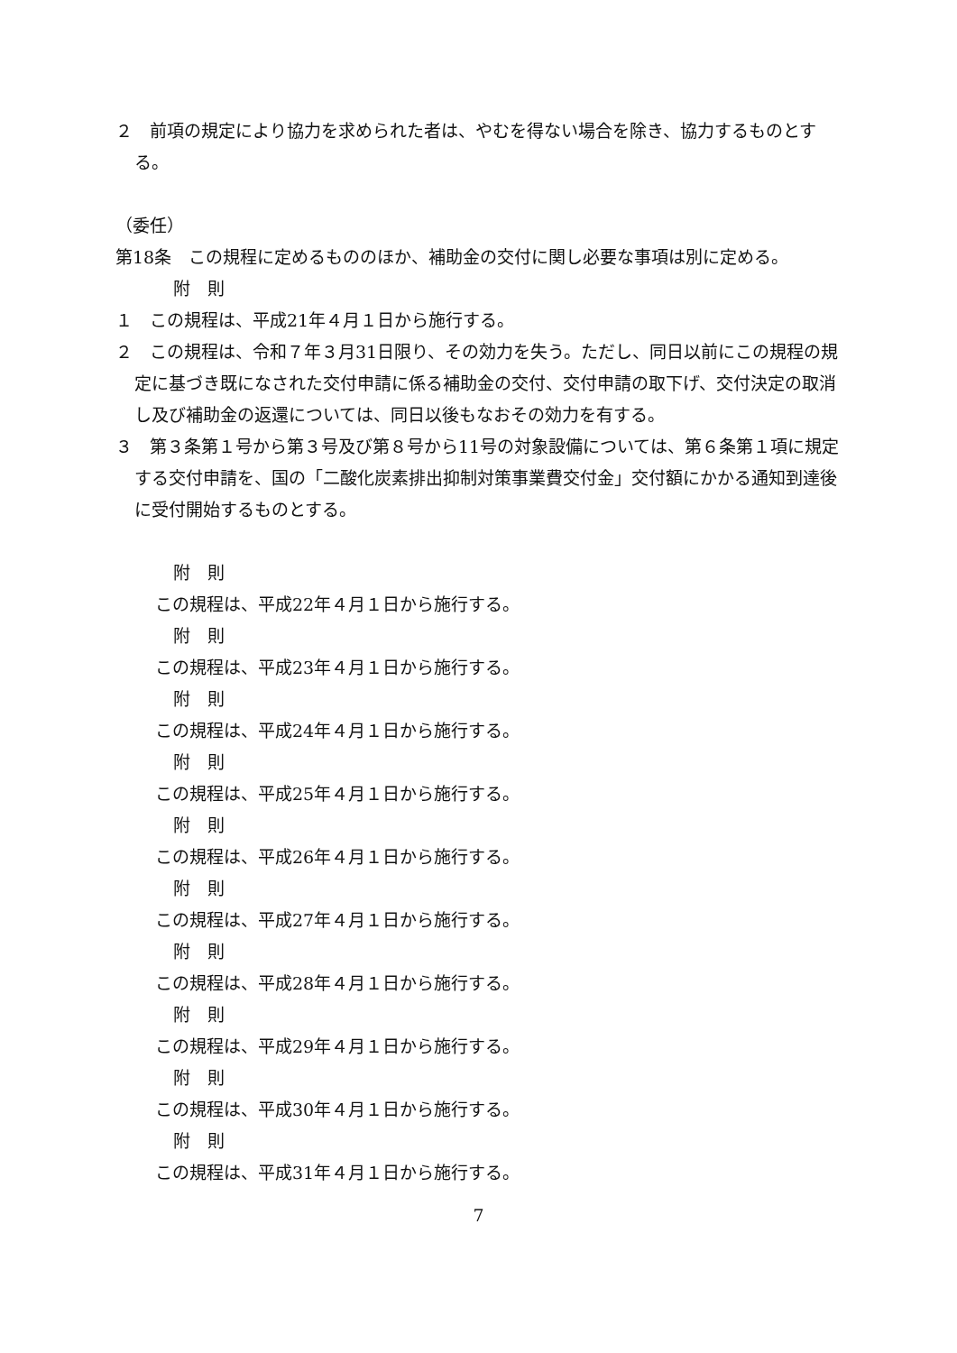２　前項の規定により協力を求められた者は、やむを得ない場合を除き、協力するものとする。
（委任）
第18条　この規程に定めるもののほか、補助金の交付に関し必要な事項は別に定める。
附　則
１　この規程は、平成21年４月１日から施行する。
２　この規程は、令和７年３月31日限り、その効力を失う。ただし、同日以前にこの規程の規定に基づき既になされた交付申請に係る補助金の交付、交付申請の取下げ、交付決定の取消し及び補助金の返還については、同日以後もなおその効力を有する。
３　第３条第１号から第３号及び第８号から11号の対象設備については、第６条第１項に規定する交付申請を、国の「二酸化炭素排出抑制対策事業費交付金」交付額にかかる通知到達後に受付開始するものとする。
附　則
この規程は、平成22年４月１日から施行する。
附　則
この規程は、平成23年４月１日から施行する。
附　則
この規程は、平成24年４月１日から施行する。
附　則
この規程は、平成25年４月１日から施行する。
附　則
この規程は、平成26年４月１日から施行する。
附　則
この規程は、平成27年４月１日から施行する。
附　則
この規程は、平成28年４月１日から施行する。
附　則
この規程は、平成29年４月１日から施行する。
附　則
この規程は、平成30年４月１日から施行する。
附　則
この規程は、平成31年４月１日から施行する。
7